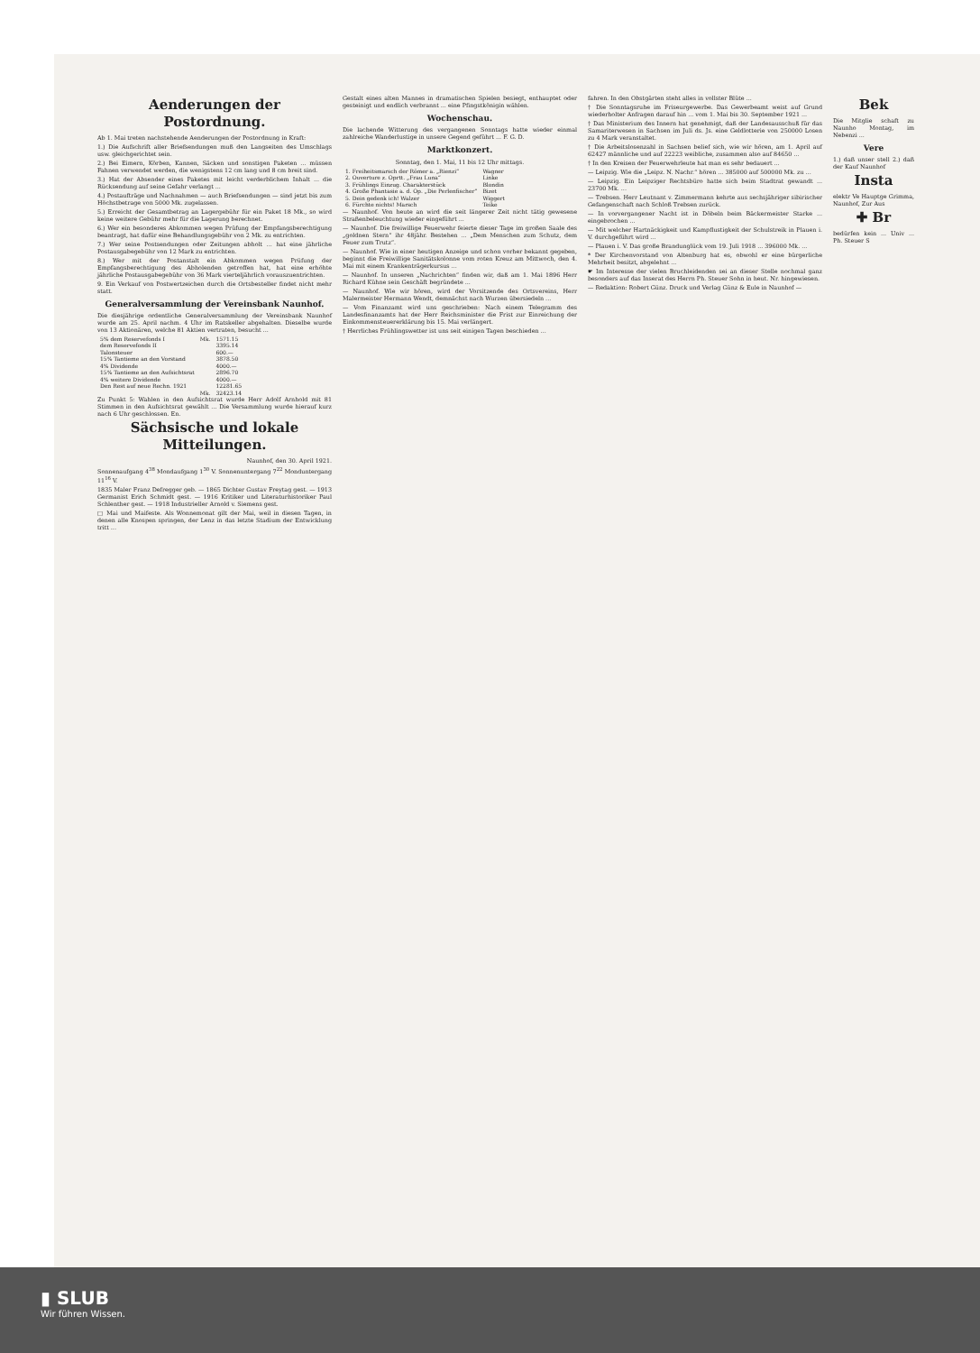Aenderungen der Postordnung.
Ab 1. Mai treten nachstehende Aenderungen der Postordnung in Kraft:
1.) Die Aufschrift aller Briefsendungen muß den Langseiten des Umschlags usw. gleichgerichtet sein.
2.) Bei Eimern, Körben, Kannen, Säcken und sonstigen Paketen ... müssen Fahnen verwendet werden, die wenigstens 12 cm lang und 8 cm breit sind.
3.) Hat der Absender eines Paketes mit leicht verderblichem Inhalt ... die Rücksendung auf seine Gefahr verlangt ...
4.) Postaufträge und Nachnahmen — auch Briefsendungen — sind jetzt bis zum Höchstbetrage von 5000 Mk. zugelassen.
5.) Erreicht der Gesamtbetrag an Lagergebühr für ein Paket 18 Mk., so wird keine weitere Gebühr mehr für die Lagerung berechnet.
6.) Wer ein besonderes Abkommen wegen Prüfung der Empfangsberechtigung beantragt, hat dafür eine Behandlungsgebühr von 2 Mk. zu entrichten.
7.) Wer seine Postsendungen oder Zeitungen abholt ... hat eine jährliche Postausgabegebühr von 12 Mark zu entrichten.
8.) Wer mit der Postanstalt ein Abkommen wegen Prüfung der Empfangsberechtigung des Abholenden getroffen hat, hat eine erhöhte jährliche Postausgabegebühr von 36 Mark vierteljährlich vorauszuentrichten.
9. Ein Verkauf von Postwertzeichen durch die Ortsbesteller findet nicht mehr statt.
Generalversammlung der Vereinsbank Naunhof.
Die diesjährige ordentliche Generalversammlung der Vereinsbank Naunhof wurde am 25. April nachm. 4 Uhr im Ratskeller abgehalten. Dieselbe wurde von 13 Aktionären, welche 81 Aktien vertraten, besucht ...
| 5% dem Reservefonds I | Mk. | 1571.15 |
| dem Reservefonds II | | 3395.14 |
| Talonsteuer | | 600.— |
| 15% Tantieme an den Vorstand | | 3878.50 |
| 4% Dividende | | 4000.— |
| 15% Tantieme an den Aufsichtsrat | | 2896.70 |
| 4% weitere Dividende | | 4000.— |
| Den Rest auf neue Rechn. 1921 | | 12281.65 |
| | Mk. | 32423.14 |
Zu Punkt 5: Wahlen in den Aufsichtsrat wurde Herr Adolf Arnhold mit 81 Stimmen in den Aufsichtsrat gewählt ... Die Versammlung wurde hierauf kurz nach 6 Uhr geschlossen. En.
Sächsische und lokale Mitteilungen.
Naunhof, den 30. April 1921.
Sonnenaufgang 4<sup>38</sup> Mondaufgang 1<sup>30</sup> V. Sonnenuntergang 7<sup>22</sup> Monduntergang 11<sup>16</sup> V.
1835 Maler Franz Defregger geb. — 1865 Dichter Gustav Freytag gest. — 1913 Germanist Erich Schmidt gest. — 1916 Kritiker und Literaturhistoriker Paul Schlenther gest. — 1918 Industrieller Arnold v. Siemens gest.
□ Mai und Maifeste. Als Wonnemonat gilt der Mai, weil in diesen Tagen, in denen alle Knospen springen, der Lenz in das letzte Stadium der Entwicklung tritt ...
Gestalt eines alten Mannes in dramatischen Spielen besiegt, enthauptet oder gesteinigt und endlich verbrannt ... eine Pfingstkönigin wählen.
Wochenschau.
Die lachende Witterung des vergangenen Sonntags hatte wieder einmal zahlreiche Wanderlustige in unsere Gegend geführt ... F. G. D.
Marktkonzert.
Sonntag, den 1. Mai, 11 bis 12 Uhr mittags.
| 1. Freiheitsmarsch der Römer a. „Rienzi“ | Wagner |
| 2. Ouverture z. Oprtt. „Frau Luna“ | Linke |
| 3. Frühlings Einzug. Charakterstück | Blondin |
| 4. Große Phantasie a. d. Op. „Die Perlenfischer“ | Bizet |
| 5. Dein gedenk ich! Walzer | Wiggert |
| 6. Fürchte nichts! Marsch | Teike |
— Naunhof. Von heute an wird die seit längerer Zeit nicht tätig gewesene Straßenbeleuchtung wieder eingeführt ...
— Naunhof. Die freiwillige Feuerwehr feierte dieser Tage im großen Saale des „goldnen Stern“ ihr 48jähr. Bestehen ... „Dem Menschen zum Schutz, dem Feuer zum Trutz“.
— Naunhof. Wie in einer heutigen Anzeige und schon vorher bekannt gegeben, beginnt die Freiwillige Sanitätskolonne vom roten Kreuz am Mittwoch, den 4. Mai mit einem Krankenträgerkursus ...
— Naunhof. In unseren „Nachrichten“ finden wir, daß am 1. Mai 1896 Herr Richard Kühne sein Geschäft begründete ...
— Naunhof. Wie wir hören, wird der Vorsitzende des Ortsvereins, Herr Malermeister Hermann Wendt, demnächst nach Wurzen übersiedeln ...
— Vom Finanzamt wird uns geschrieben: Nach einem Telegramm des Landesfinanzamts hat der Herr Reichsminister die Frist zur Einreichung der Einkommensteuererklärung bis 15. Mai verlängert.
† Herrliches Frühlingswetter ist uns seit einigen Tagen beschieden ...
fahren. In den Obstgärten steht alles in vollster Blüte ...
† Die Sonntagsruhe im Friseurgewerbe. Das Gewerbeamt weist auf Grund wiederholter Anfragen darauf hin ... vom 1. Mai bis 30. September 1921 ...
† Das Ministerium des Innern hat genehmigt, daß der Landesausschuß für das Samariterwesen in Sachsen im Juli ds. Js. eine Geldlotterie von 250000 Losen zu 4 Mark veranstaltet.
† Die Arbeitslosenzahl in Sachsen belief sich, wie wir hören, am 1. April auf 62427 männliche und auf 22223 weibliche, zusammen also auf 84650 ...
† In den Kreisen der Feuerwehrleute hat man es sehr bedauert ...
— Leipzig. Wie die „Leipz. N. Nachr.“ hören ... 385000 auf 500000 Mk. zu ...
— Leipzig. Ein Leipziger Rechtsbüro hatte sich beim Stadtrat gewandt ... 23700 Mk. ...
— Trebsen. Herr Leutnant v. Zimmermann kehrte aus sechsjähriger sibirischer Gefangenschaft nach Schloß Trebsen zurück.
— In vorvergangener Nacht ist in Döbeln beim Bäckermeister Starke ... eingebrochen ...
— Mit welcher Hartnäckigkeit und Kampflustigkeit der Schulstreik in Plauen i. V. durchgeführt wird ...
— Plauen i. V. Das große Brandunglück vom 19. Juli 1918 ... 396000 Mk. ...
* Der Kirchenvorstand von Altenburg hat es, obwohl er eine bürgerliche Mehrheit besitzt, abgelehnt ...
☛ Im Interesse der vielen Bruchleidenden sei an dieser Stelle nochmal ganz besonders auf das Inserat des Herrn Ph. Steuer Sohn in heut. Nr. hingewiesen.
— Redaktion: Robert Günz. Druck und Verlag Günz & Eule in Naunhof —
Bek
Die Mitglie schaft zu Naunho Montag, im Nebenzi ...
Vere
1.) daß unser stell 2.) daß der Kauf Naunhof
Insta
elektr Ve Hauptge Grimma, Naunhof, Zur Aus
✚ Br
bedürfen kein ... Univ ... Ph. Steuer S
▮ SLUB
Wir führen Wissen.